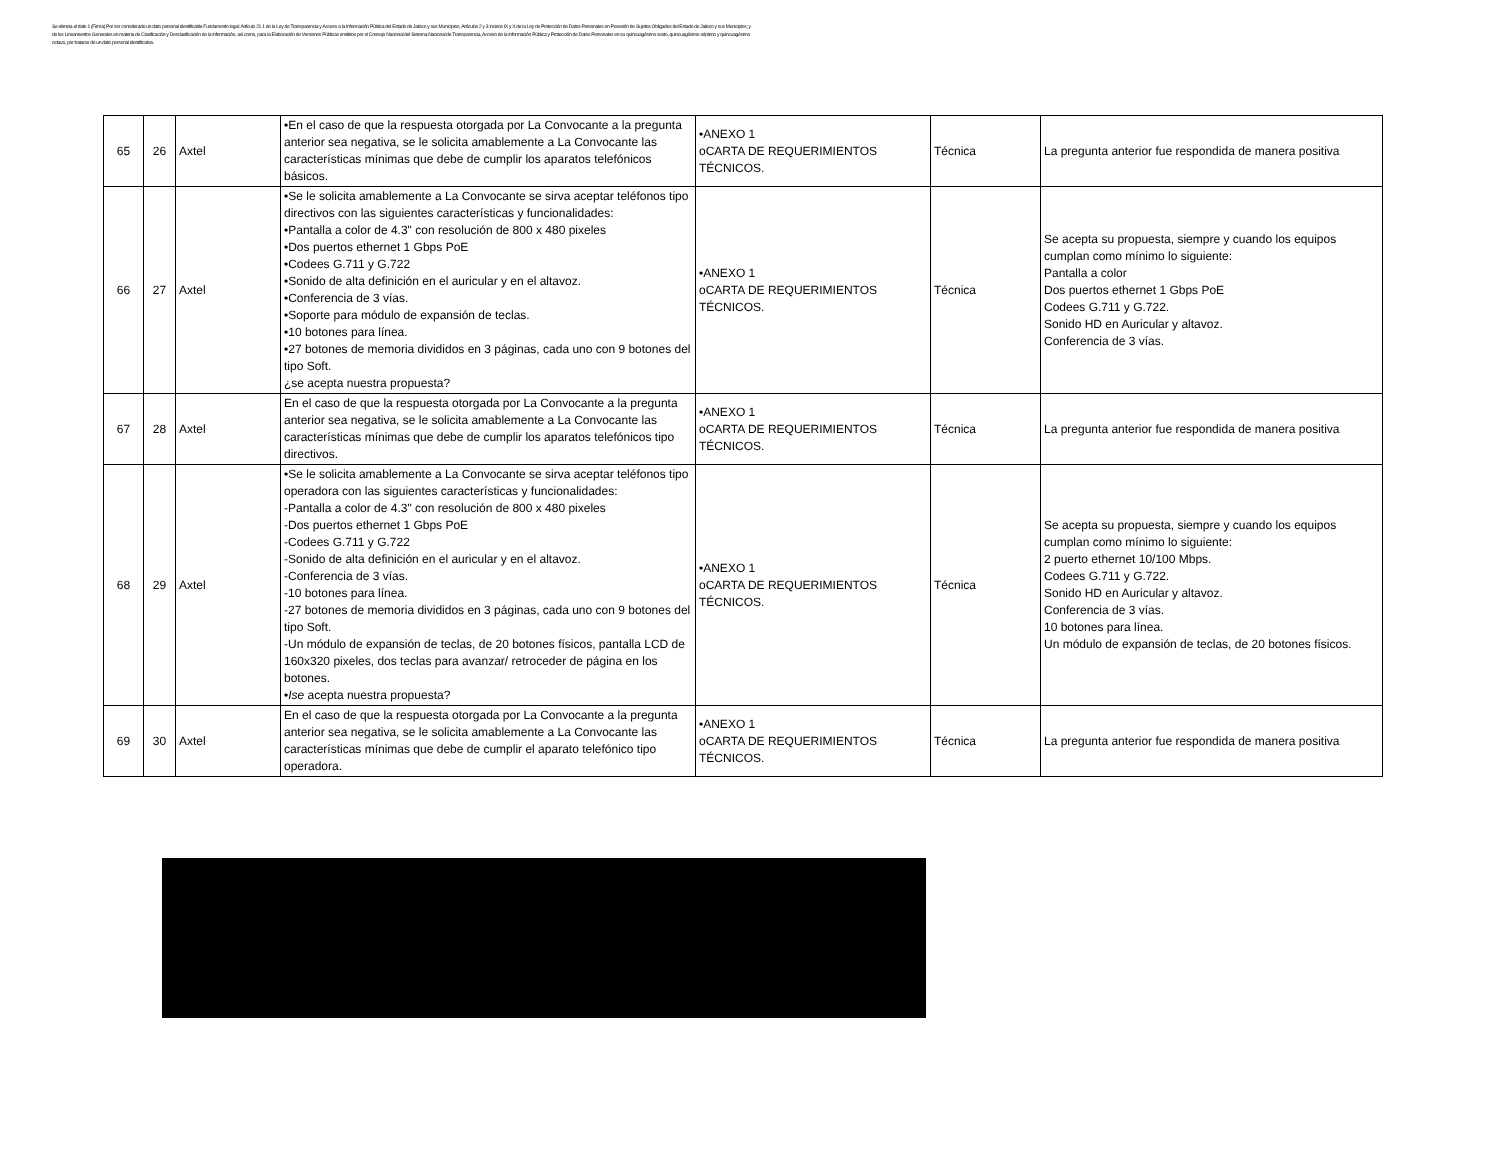Se elimina el dato 1 (Firma) Por ser considerado un dato personal identificable Fundamento legal: Artículo 21.1 de la Ley de Transparencia y Acceso a la Información Pública del Estado de Jalisco y sus Municipios, Artículos 2 y 3 incisos IX y X de la Ley de Protección de Datos Personales en Posesión de Sujetos Obligados del Estado de Jalisco y sus Municipios; y de los Lineamientos Generales en materia de Clasificación y Desclasificación de la Información, así como, para la Elaboración de Versiones Públicas emitidos por el Consejo Nacional del Sistema Nacional de Transparencia, Acceso de la Información Pública y Protección de Datos Personales en su quincuagésimo sexto, quincuagésimo séptimo y quincuagésimo octavo, por tratarse de un dato personal identificativo.
| 65 | 26 | Axtel | •En el caso de que la respuesta otorgada por La Convocante a la pregunta anterior sea negativa, se le solicita amablemente a La Convocante las características mínimas que debe de cumplir los aparatos telefónicos básicos. | •ANEXO 1 oCARTA DE REQUERIMIENTOS TÉCNICOS. | Técnica | La pregunta anterior fue respondida de manera positiva |
| 66 | 27 | Axtel | •Se le solicita amablemente a La Convocante se sirva aceptar teléfonos tipo directivos con las siguientes características y funcionalidades: •Pantalla a color de 4.3" con resolución de 800 x 480 pixeles •Dos puertos ethernet 1 Gbps PoE •Codees G.711 y G.722 •Sonido de alta definición en el auricular y en el altavoz. •Conferencia de 3 vías. •Soporte para módulo de expansión de teclas. •10 botones para línea. •27 botones de memoria divididos en 3 páginas, cada uno con 9 botones del tipo Soft. ¿se acepta nuestra propuesta? | •ANEXO 1 oCARTA DE REQUERIMIENTOS TÉCNICOS. | Técnica | Se acepta su propuesta, siempre y cuando los equipos cumplan como mínimo lo siguiente: Pantalla a color Dos puertos ethernet 1 Gbps PoE Codees G.711 y G.722. Sonido HD en Auricular y altavoz. Conferencia de 3 vías. |
| 67 | 28 | Axtel | En el caso de que la respuesta otorgada por La Convocante a la pregunta anterior sea negativa, se le solicita amablemente a La Convocante las características mínimas que debe de cumplir los aparatos telefónicos tipo directivos. | •ANEXO 1 oCARTA DE REQUERIMIENTOS TÉCNICOS. | Técnica | La pregunta anterior fue respondida de manera positiva |
| 68 | 29 | Axtel | •Se le solicita amablemente a La Convocante se sirva aceptar teléfonos tipo operadora con las siguientes características y funcionalidades: -Pantalla a color de 4.3" con resolución de 800 x 480 pixeles -Dos puertos ethernet 1 Gbps PoE -Codees G.711 y G.722 -Sonido de alta definición en el auricular y en el altavoz. -Conferencia de 3 vías. -10 botones para línea. -27 botones de memoria divididos en 3 páginas, cada uno con 9 botones del tipo Soft. -Un módulo de expansión de teclas, de 20 botones físicos, pantalla LCD de 160x320 pixeles, dos teclas para avanzar/ retroceder de página en los botones. • Ise acepta nuestra propuesta? | •ANEXO 1 oCARTA DE REQUERIMIENTOS TÉCNICOS. | Técnica | Se acepta su propuesta, siempre y cuando los equipos cumplan como mínimo lo siguiente: 2 puerto ethernet 10/100 Mbps. Codees G.711 y G.722. Sonido HD en Auricular y altavoz. Conferencia de 3 vías. 10 botones para línea. Un módulo de expansión de teclas, de 20 botones físicos. |
| 69 | 30 | Axtel | En el caso de que la respuesta otorgada por La Convocante a la pregunta anterior sea negativa, se le solicita amablemente a La Convocante las características mínimas que debe de cumplir el aparato telefónico tipo operadora. | •ANEXO 1 oCARTA DE REQUERIMIENTOS TÉCNICOS. | Técnica | La pregunta anterior fue respondida de manera positiva |